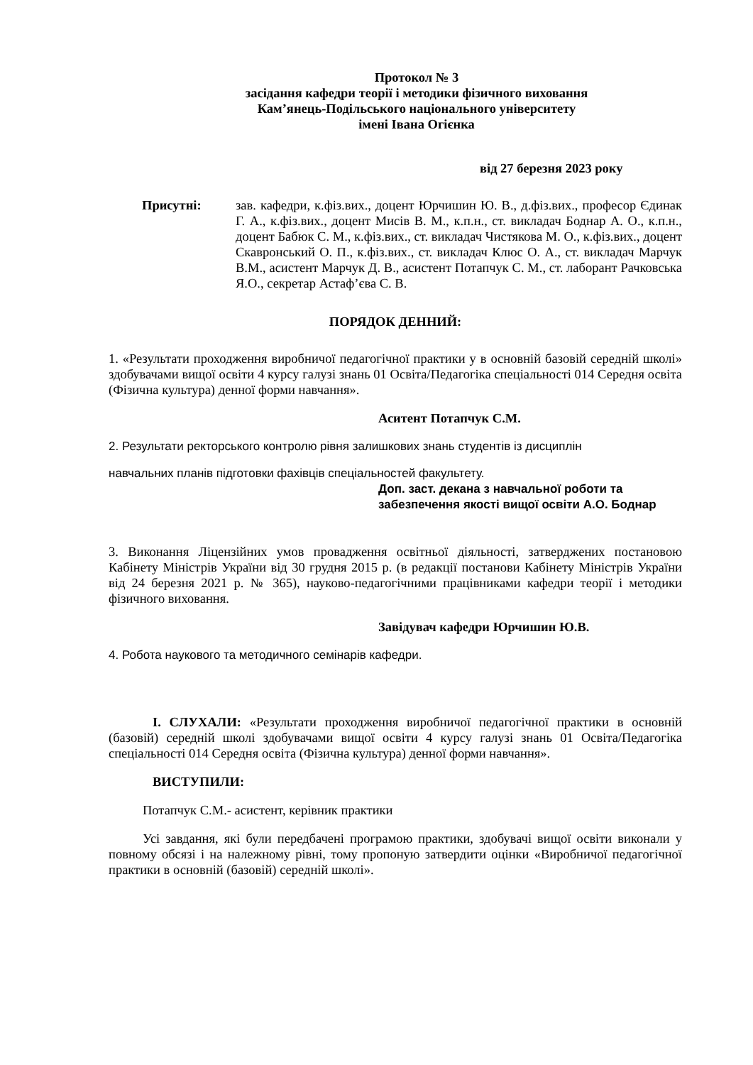Протокол № 3
засідання кафедри теорії і методики фізичного виховання
Кам’янець-Подільського національного університету
імені Івана Огієнка
від 27 березня 2023 року
Присутні: зав. кафедри, к.фіз.вих., доцент Юрчишин Ю. В., д.фіз.вих., професор Єдинак Г. А., к.фіз.вих., доцент Мисів В. М., к.п.н., ст. викладач Боднар А. О., к.п.н., доцент Бабюк С. М., к.фіз.вих., ст. викладач Чистякова М. О., к.фіз.вих., доцент Скавронський О. П., к.фіз.вих., ст. викладач Клюс О. А., ст. викладач Марчук В.М., асистент Марчук Д. В., асистент Потапчук С. М., ст. лаборант Рачковська Я.О., секретар Астаф’єва С. В.
ПОРЯДОК ДЕННИЙ:
1. «Результати проходження виробничої педагогічної практики у в основній базовій середній школі» здобувачами вищої освіти 4 курсу галузі знань 01 Освіта/Педагогіка спеціальності 014 Середня освіта (Фізична культура) денної форми навчання».
Аситент Потапчук С.М.
2. Результати ректорського контролю рівня залишкових знань студентів із дисциплін
навчальних планів підготовки фахівців спеціальностей факультету.
Доп. заст. декана з навчальної роботи та
забезпечення якості вищої освіти А.О. Боднар
3. Виконання Ліцензійних умов провадження освітньої діяльності, затверджених постановою Кабінету Міністрів України від 30 грудня 2015 р. (в редакції постанови Кабінету Міністрів України від 24 березня 2021 р. № 365), науково-педагогічними працівниками кафедри теорії і методики фізичного виховання.
Завідувач кафедри Юрчишин Ю.В.
4. Робота наукового та методичного семінарів кафедри.
I. СЛУХАЛИ: «Результати проходження виробничої педагогічної практики в основній (базовій) середній школі здобувачами вищої освіти 4 курсу галузі знань 01 Освіта/Педагогіка спеціальності 014 Середня освіта (Фізична культура) денної форми навчання».
ВИСТУПИЛИ:
Потапчук С.М.- асистент, керівник практики
Усі завдання, які були передбачені програмою практики, здобувачі вищої освіти виконали у повному обсязі і на належному рівні, тому пропоную затвердити оцінки «Виробничої педагогічної практики в основній (базовій) середній школі».